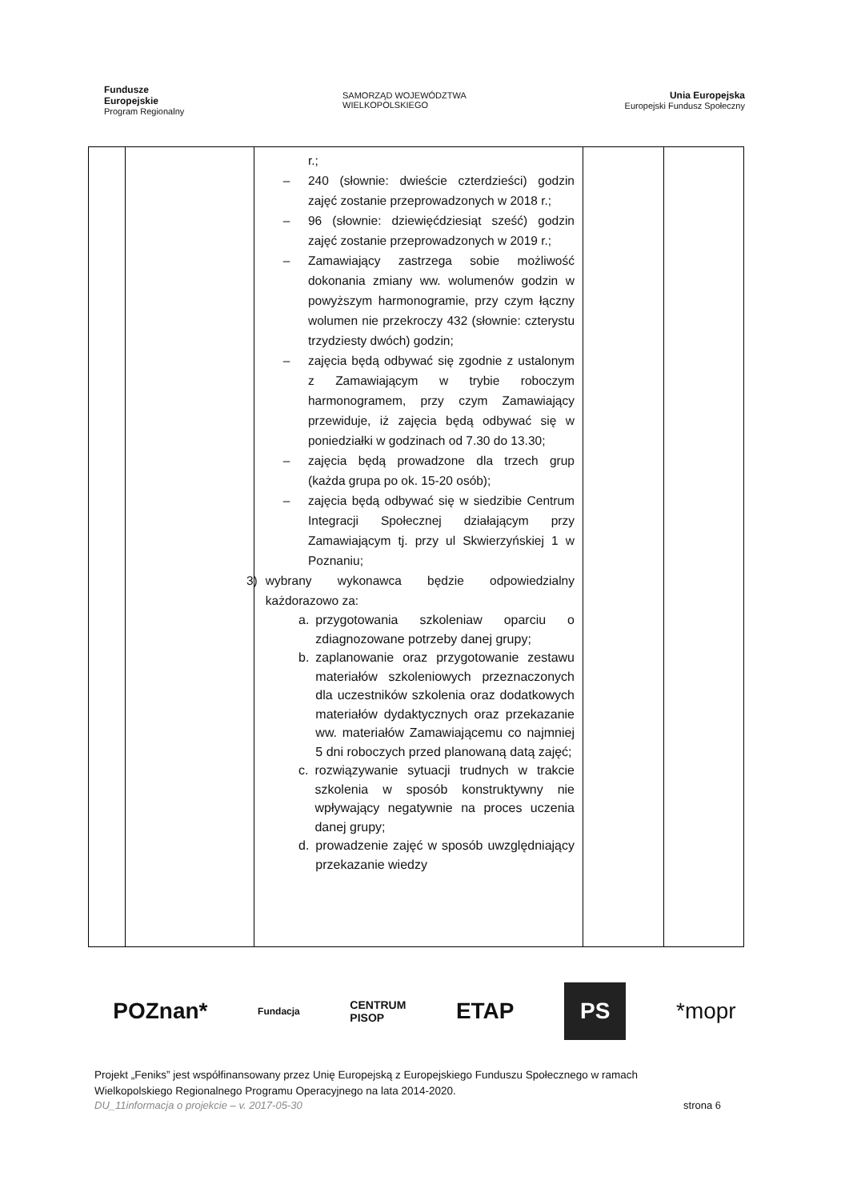Fundusze
Europejskie
Program Regionalny
SAMORZĄD WOJEWÓDZTWA
WIELKOPOLSKIEGO
Unia Europejska
Europejski Fundusz Społeczny
| | | r.; – 240 (słownie: dwieście czterdzieści) godzin zajęć zostanie przeprowadzonych w 2018 r.; – 96 (słownie: dziewięćdziesiąt sześć) godzin zajęć zostanie przeprowadzonych w 2019 r.; – Zamawiający zastrzega sobie możliwość dokonania zmiany ww. wolumenów godzin w powyższym harmonogramie, przy czym łączny wolumen nie przekroczy 432 (słownie: czterystu trzydziesty dwóch) godzin; – zajęcia będą odbywać się zgodnie z ustalonym z Zamawiającym w trybie roboczym harmonogramem, przy czym Zamawiający przewiduje, iż zajęcia będą odbywać się w poniedziałki w godzinach od 7.30 do 13.30; – zajęcia będą prowadzone dla trzech grup (każda grupa po ok. 15-20 osób); – zajęcia będą odbywać się w siedzibie Centrum Integracji Społecznej działającym przy Zamawiającym tj. przy ul Skwierzyńskiej 1 w Poznaniu; 3) wybrany wykonawca będzie odpowiedzialny każdorazowo za: a. przygotowania szkoleniaw oparciu o zdiagnozowane potrzeby danej grupy; b. zaplanowanie oraz przygotowanie zestawu materiałów szkoleniowych przeznaczonych dla uczestników szkolenia oraz dodatkowych materiałów dydaktycznych oraz przekazanie ww. materiałów Zamawiającemu co najmniej 5 dni roboczych przed planowaną datą zajęć; c. rozwiązywanie sytuacji trudnych w trakcie szkolenia w sposób konstruktywny nie wpływający negatywnie na proces uczenia danej grupy; d. prowadzenie zajęć w sposób uwzględniający przekazanie wiedzy | | |
POZnan* Fundacja CENTRUM
PISOP ETAP PS *mopr
Projekt „Feniks” jest współfinansowany przez Unię Europejską z Europejskiego Funduszu Społecznego w ramach
Wielkopolskiego Regionalnego Programu Operacyjnego na lata 2014-2020.
DU_11informacja o projekcie – v. 2017-05-30 strona 6